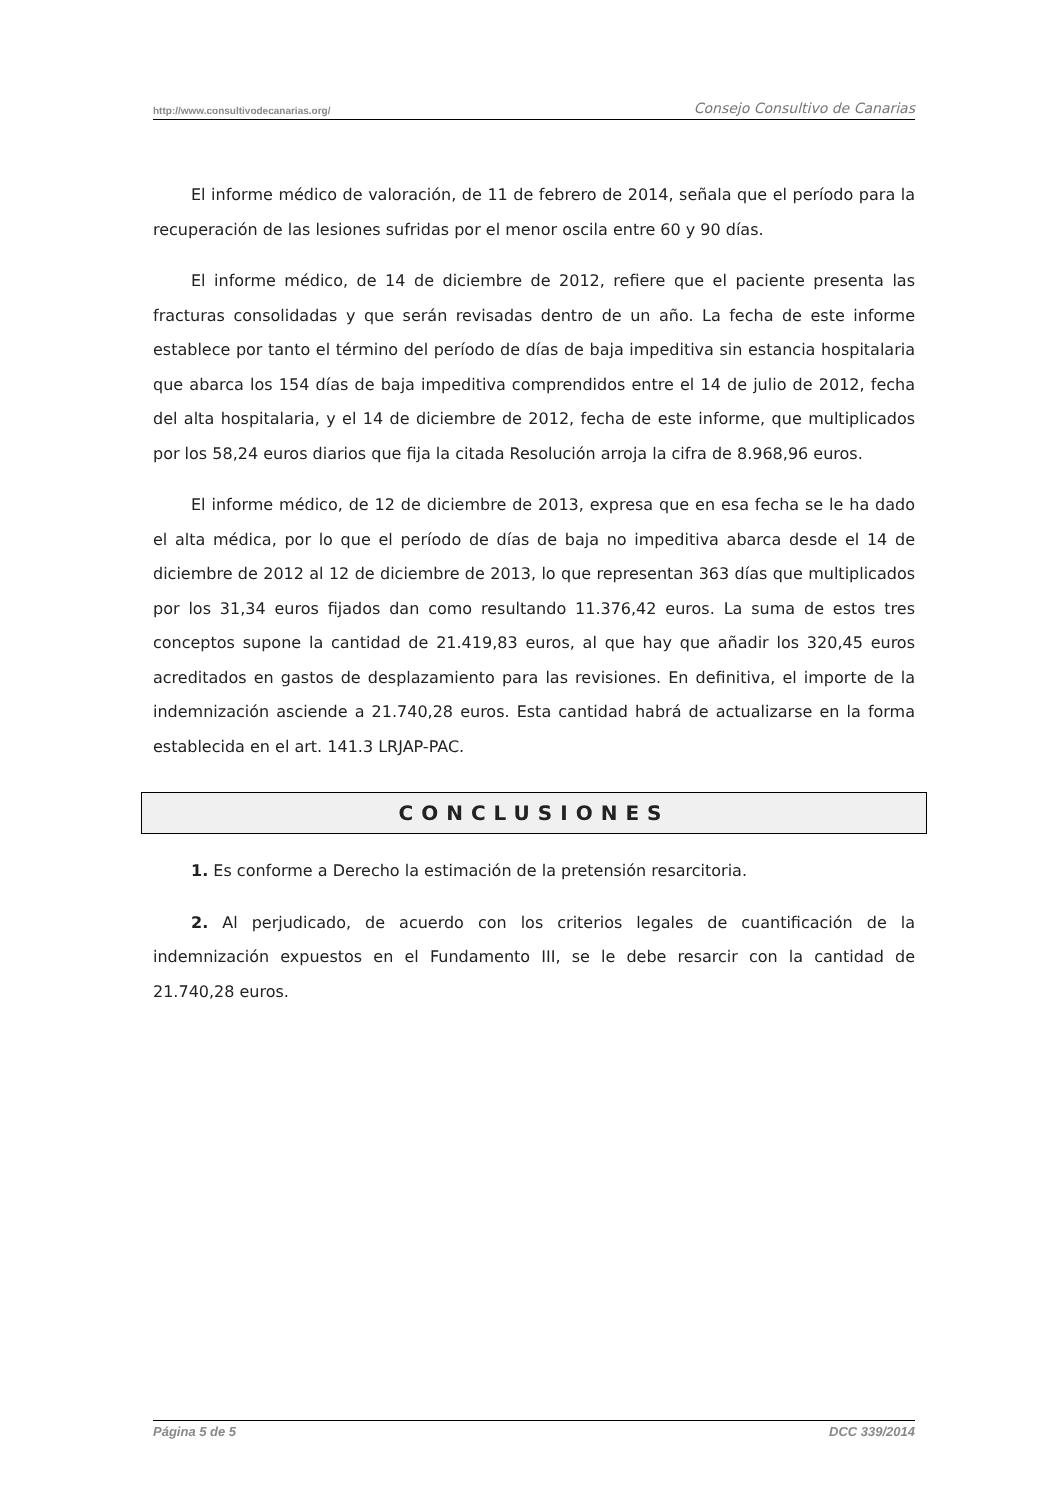http://www.consultivodecanarias.org/ Consejo Consultivo de Canarias
El informe médico de valoración, de 11 de febrero de 2014, señala que el período para la recuperación de las lesiones sufridas por el menor oscila entre 60 y 90 días.
El informe médico, de 14 de diciembre de 2012, refiere que el paciente presenta las fracturas consolidadas y que serán revisadas dentro de un año. La fecha de este informe establece por tanto el término del período de días de baja impeditiva sin estancia hospitalaria que abarca los 154 días de baja impeditiva comprendidos entre el 14 de julio de 2012, fecha del alta hospitalaria, y el 14 de diciembre de 2012, fecha de este informe, que multiplicados por los 58,24 euros diarios que fija la citada Resolución arroja la cifra de 8.968,96 euros.
El informe médico, de 12 de diciembre de 2013, expresa que en esa fecha se le ha dado el alta médica, por lo que el período de días de baja no impeditiva abarca desde el 14 de diciembre de 2012 al 12 de diciembre de 2013, lo que representan 363 días que multiplicados por los 31,34 euros fijados dan como resultando 11.376,42 euros. La suma de estos tres conceptos supone la cantidad de 21.419,83 euros, al que hay que añadir los 320,45 euros acreditados en gastos de desplazamiento para las revisiones. En definitiva, el importe de la indemnización asciende a 21.740,28 euros. Esta cantidad habrá de actualizarse en la forma establecida en el art. 141.3 LRJAP-PAC.
CONCLUSIONES
1. Es conforme a Derecho la estimación de la pretensión resarcitoria.
2. Al perjudicado, de acuerdo con los criterios legales de cuantificación de la indemnización expuestos en el Fundamento III, se le debe resarcir con la cantidad de 21.740,28 euros.
Página 5 de 5 DCC 339/2014